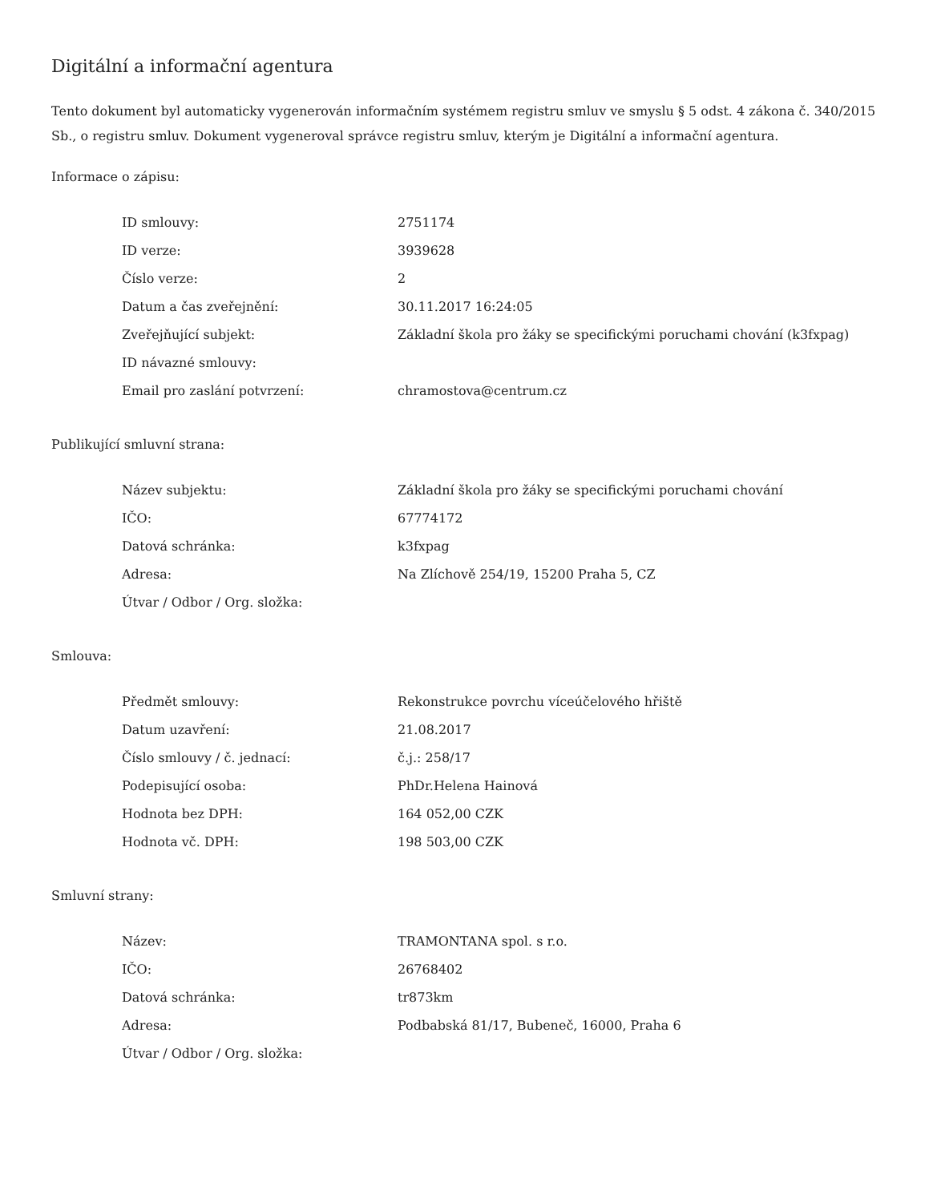Digitální a informační agentura
Tento dokument byl automaticky vygenerován informačním systémem registru smluv ve smyslu § 5 odst. 4 zákona č. 340/2015 Sb., o registru smluv. Dokument vygeneroval správce registru smluv, kterým je Digitální a informační agentura.
Informace o zápisu:
| ID smlouvy: | 2751174 |
| ID verze: | 3939628 |
| Číslo verze: | 2 |
| Datum a čas zveřejnění: | 30.11.2017 16:24:05 |
| Zveřejňující subjekt: | Základní škola pro žáky se specifickými poruchami chování (k3fxpag) |
| ID návazné smlouvy: | |
| Email pro zaslání potvrzení: | chramostova@centrum.cz |
Publikující smluvní strana:
| Název subjektu: | Základní škola pro žáky se specifickými poruchami chování |
| IČO: | 67774172 |
| Datová schránka: | k3fxpag |
| Adresa: | Na Zlíchově 254/19, 15200 Praha 5, CZ |
| Útvar / Odbor / Org. složka: | |
Smlouva:
| Předmět smlouvy: | Rekonstrukce povrchu víceúčelového hřiště |
| Datum uzavření: | 21.08.2017 |
| Číslo smlouvy / č. jednací: | č.j.: 258/17 |
| Podepisující osoba: | PhDr.Helena Hainová |
| Hodnota bez DPH: | 164 052,00 CZK |
| Hodnota vč. DPH: | 198 503,00 CZK |
Smluvní strany:
| Název: | TRAMONTANA spol. s r.o. |
| IČO: | 26768402 |
| Datová schránka: | tr873km |
| Adresa: | Podbabská 81/17, Bubeneč, 16000, Praha 6 |
| Útvar / Odbor / Org. složka: | |